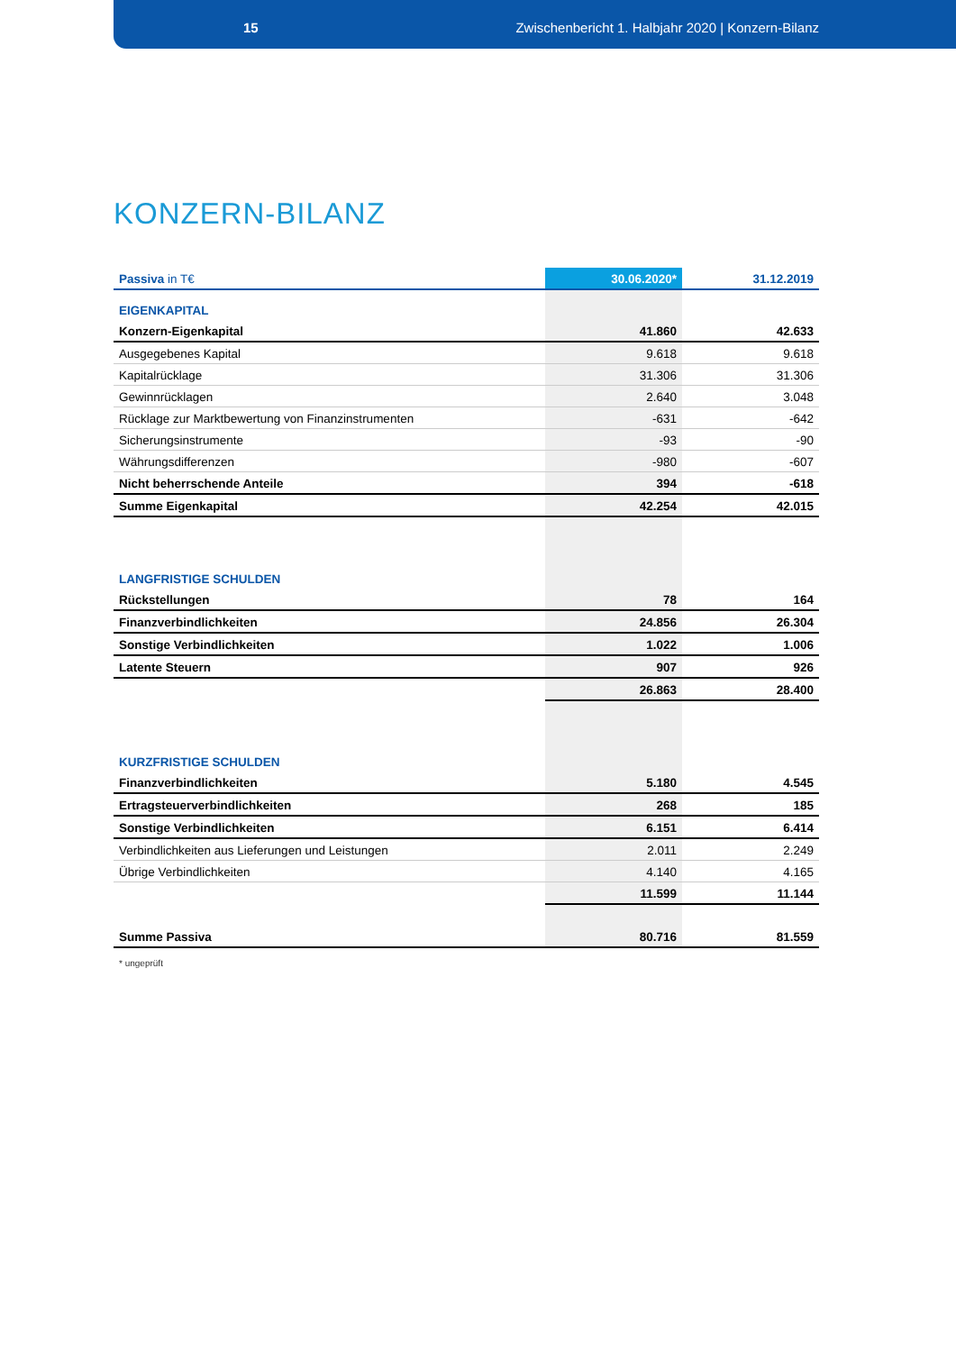15 Zwischenbericht 1. Halbjahr 2020 | Konzern-Bilanz
KONZERN-BILANZ
| Passiva in T€ | 30.06.2020* | 31.12.2019 |
| --- | --- | --- |
| EIGENKAPITAL | | |
| Konzern-Eigenkapital | 41.860 | 42.633 |
| Ausgegebenes Kapital | 9.618 | 9.618 |
| Kapitalrücklage | 31.306 | 31.306 |
| Gewinnrücklagen | 2.640 | 3.048 |
| Rücklage zur Marktbewertung von Finanzinstrumenten | -631 | -642 |
| Sicherungsinstrumente | -93 | -90 |
| Währungsdifferenzen | -980 | -607 |
| Nicht beherrschende Anteile | 394 | -618 |
| Summe Eigenkapital | 42.254 | 42.015 |
| LANGFRISTIGE SCHULDEN | | |
| Rückstellungen | 78 | 164 |
| Finanzverbindlichkeiten | 24.856 | 26.304 |
| Sonstige Verbindlichkeiten | 1.022 | 1.006 |
| Latente Steuern | 907 | 926 |
| | 26.863 | 28.400 |
| KURZFRISTIGE SCHULDEN | | |
| Finanzverbindlichkeiten | 5.180 | 4.545 |
| Ertragsteuerverbindlichkeiten | 268 | 185 |
| Sonstige Verbindlichkeiten | 6.151 | 6.414 |
| Verbindlichkeiten aus Lieferungen und Leistungen | 2.011 | 2.249 |
| Übrige Verbindlichkeiten | 4.140 | 4.165 |
| | 11.599 | 11.144 |
| Summe Passiva | 80.716 | 81.559 |
* ungeprüft